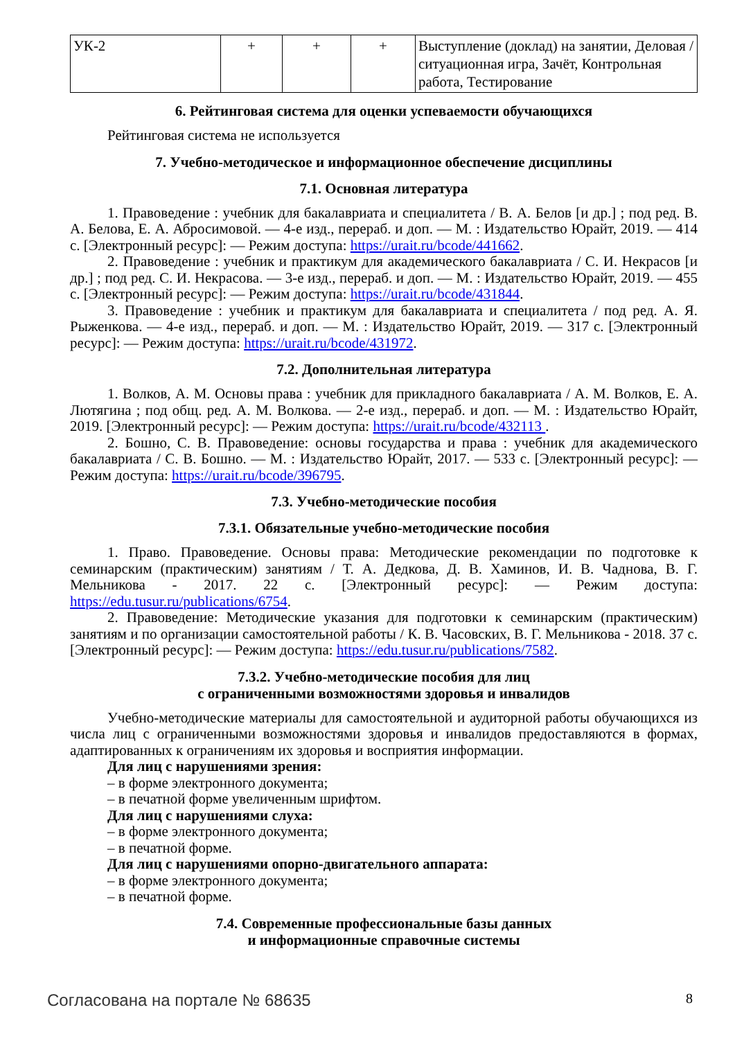| УК-2 | + | + | + | Выступление (доклад) на занятии, Деловая / ситуационная игра, Зачёт, Контрольная работа, Тестирование |
6. Рейтинговая система для оценки успеваемости обучающихся
Рейтинговая система не используется
7. Учебно-методическое и информационное обеспечение дисциплины
7.1. Основная литература
1. Правоведение : учебник для бакалавриата и специалитета / В. А. Белов [и др.] ; под ред. В. А. Белова, Е. А. Абросимовой. — 4-е изд., перераб. и доп. — М. : Издательство Юрайт, 2019. — 414 с. [Электронный ресурс]: — Режим доступа: https://urait.ru/bcode/441662.
2. Правоведение : учебник и практикум для академического бакалавриата / С. И. Некрасов [и др.] ; под ред. С. И. Некрасова. — 3-е изд., перераб. и доп. — М. : Издательство Юрайт, 2019. — 455 с. [Электронный ресурс]: — Режим доступа: https://urait.ru/bcode/431844.
3. Правоведение : учебник и практикум для бакалавриата и специалитета / под ред. А. Я. Рыженкова. — 4-е изд., перераб. и доп. — М. : Издательство Юрайт, 2019. — 317 с. [Электронный ресурс]: — Режим доступа: https://urait.ru/bcode/431972.
7.2. Дополнительная литература
1. Волков, А. М. Основы права : учебник для прикладного бакалавриата / А. М. Волков, Е. А. Лютягина ; под общ. ред. А. М. Волкова. — 2-е изд., перераб. и доп. — М. : Издательство Юрайт, 2019. [Электронный ресурс]: — Режим доступа: https://urait.ru/bcode/432113 .
2. Бошно, С. В. Правоведение: основы государства и права : учебник для академического бакалавриата / С. В. Бошно. — М. : Издательство Юрайт, 2017. — 533 с. [Электронный ресурс]: — Режим доступа: https://urait.ru/bcode/396795.
7.3. Учебно-методические пособия
7.3.1. Обязательные учебно-методические пособия
1. Право. Правоведение. Основы права: Методические рекомендации по подготовке к семинарским (практическим) занятиям / Т. А. Дедкова, Д. В. Хаминов, И. В. Чаднова, В. Г. Мельникова - 2017. 22 с. [Электронный ресурс]: — Режим доступа: https://edu.tusur.ru/publications/6754.
2. Правоведение: Методические указания для подготовки к семинарским (практическим) занятиям и по организации самостоятельной работы / К. В. Часовских, В. Г. Мельникова - 2018. 37 с. [Электронный ресурс]: — Режим доступа: https://edu.tusur.ru/publications/7582.
7.3.2. Учебно-методические пособия для лиц
с ограниченными возможностями здоровья и инвалидов
Учебно-методические материалы для самостоятельной и аудиторной работы обучающихся из числа лиц с ограниченными возможностями здоровья и инвалидов предоставляются в формах, адаптированных к ограничениям их здоровья и восприятия информации.
Для лиц с нарушениями зрения:
– в форме электронного документа;
– в печатной форме увеличенным шрифтом.
Для лиц с нарушениями слуха:
– в форме электронного документа;
– в печатной форме.
Для лиц с нарушениями опорно-двигательного аппарата:
– в форме электронного документа;
– в печатной форме.
7.4. Современные профессиональные базы данных
и информационные справочные системы
Согласована на портале № 68635 8